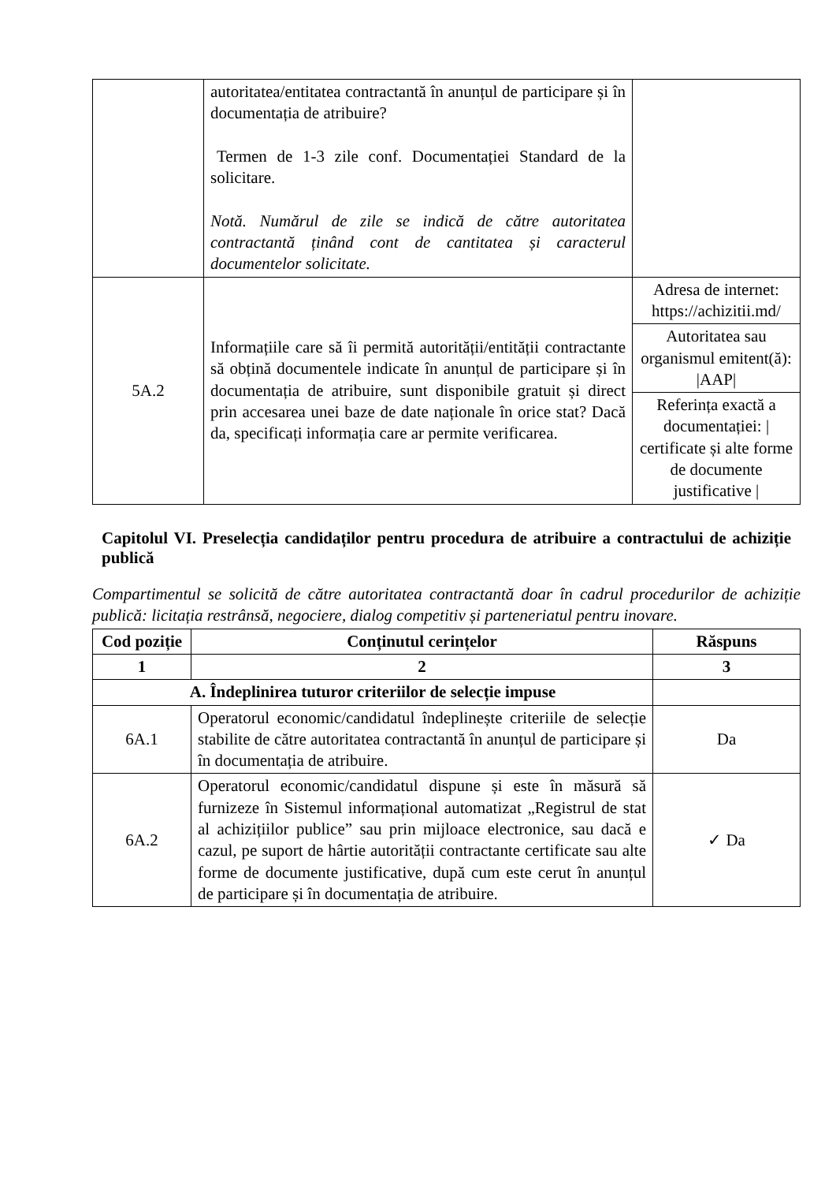| | autoritatea/entitatea contractantă în anunțul de participare și în documentația de atribuire? Termen de 1-3 zile conf. Documentației Standard de la solicitare. Notă. Numărul de zile se indică de către autoritatea contractantă ținând cont de cantitatea și caracterul documentelor solicitate. | |
| 5A.2 | Informațiile care să îi permită autorității/entității contractante să obțină documentele indicate în anunțul de participare și în documentația de atribuire, sunt disponibile gratuit și direct prin accesarea unei baze de date naționale în orice stat? Dacă da, specificați informația care ar permite verificarea. | Adresa de internet: https://achizitii.md/ |
| | | Autoritatea sau organismul emitent(ă): /AAP/ |
| | | Referința exactă a documentației: / certificate și alte forme de documente justificative / |
Capitolul VI. Preselecția candidaților pentru procedura de atribuire a contractului de achiziție publică
Compartimentul se solicită de către autoritatea contractantă doar în cadrul procedurilor de achiziție publică: licitația restrânsă, negociere, dialog competitiv și parteneriatul pentru inovare.
| Cod poziție | Conținutul cerințelor | Răspuns |
| --- | --- | --- |
| 1 | 2 | 3 |
| A. Îndeplinirea tuturor criteriilor de selecție impuse | | |
| 6A.1 | Operatorul economic/candidatul îndeplinește criteriile de selecție stabilite de către autoritatea contractantă în anunțul de participare și în documentația de atribuire. | Da |
| 6A.2 | Operatorul economic/candidatul dispune și este în măsură să furnizeze în Sistemul informațional automatizat „Registrul de stat al achizițiilor publice” sau prin mijloace electronice, sau dacă e cazul, pe suport de hârtie autorității contractante certificate sau alte forme de documente justificative, după cum este cerut în anunțul de participare și în documentația de atribuire. | ✓ Da |